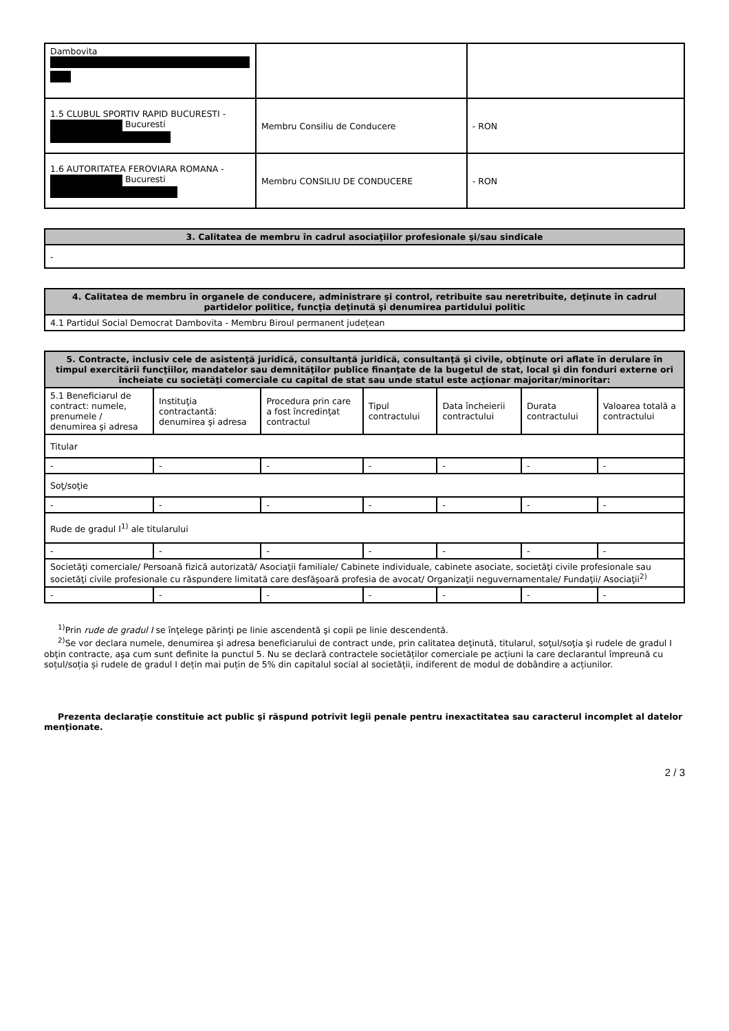| Dambovita | | |
| 1.5 CLUBUL SPORTIV RAPID BUCURESTI - Bucuresti | Membru Consiliu de Conducere | - RON |
| 1.6 AUTORITATEA FEROVIARA ROMANA - Bucuresti | Membru CONSILIU DE CONDUCERE | - RON |
| 3. Calitatea de membru în cadrul asociaţiilor profesionale şi/sau sindicale |
| --- |
| - |
| 4. Calitatea de membru în organele de conducere, administrare şi control, retribuite sau neretribuite, deţinute în cadrul partidelor politice, funcţia deţinută şi denumirea partidului politic |
| --- |
| 4.1 Partidul Social Democrat Dambovita - Membru Biroul permanent județean |
| 5. Contracte, inclusiv cele de asistenţă juridică, consultanță juridică, consultanţă şi civile, obţinute ori aflate în derulare în timpul exercitării funcţiilor, mandatelor sau demnităţilor publice finanţate de la bugetul de stat, local şi din fonduri externe ori încheiate cu societăţi comerciale cu capital de stat sau unde statul este acţionar majoritar/minoritar: | | | | | | |
| --- | --- | --- | --- | --- | --- | --- |
| 5.1 Beneficiarul de contract: numele, prenumele / denumirea şi adresa | Instituţia contractantă: denumirea şi adresa | Procedura prin care a fost încredinţat contractul | Tipul contractului | Data încheierii contractului | Durata contractului | Valoarea totală a contractului |
| Titular | | | | | | |
| - | - | - | - | - | - | - |
| Soţ/soţie | | | | | | |
| - | - | - | - | - | - | - |
| Rude de gradul I<sup>1)</sup> ale titularului | | | | | | |
| - | - | - | - | - | - | - |
| Societăţi comerciale/ Persoană fizică autorizată/ Asociaţii familiale/ Cabinete individuale, cabinete asociate, societăţi civile profesionale sau societăţi civile profesionale cu răspundere limitată care desfăşoară profesia de avocat/ Organizaţii neguvernamentale/ Fundaţii/ Asociaţii<sup>2)</sup> | | | | | | |
| - | - | - | - | - | - | - |
<sup>1)</sup> Prin rude de gradul I se înţelege părinţi pe linie ascendentă şi copii pe linie descendentă.
<sup>2)</sup> Se vor declara numele, denumirea şi adresa beneficiarului de contract unde, prin calitatea deţinută, titularul, soţul/soţia şi rudele de gradul I obţin contracte, aşa cum sunt definite la punctul 5. Nu se declară contractele societăților comerciale pe acțiuni la care declarantul împreună cu soțul/soția și rudele de gradul I dețin mai puțin de 5% din capitalul social al societății, indiferent de modul de dobândire a acțiunilor.
Prezenta declaraţie constituie act public şi răspund potrivit legii penale pentru inexactitatea sau caracterul incomplet al datelor menţionate.
2 / 3